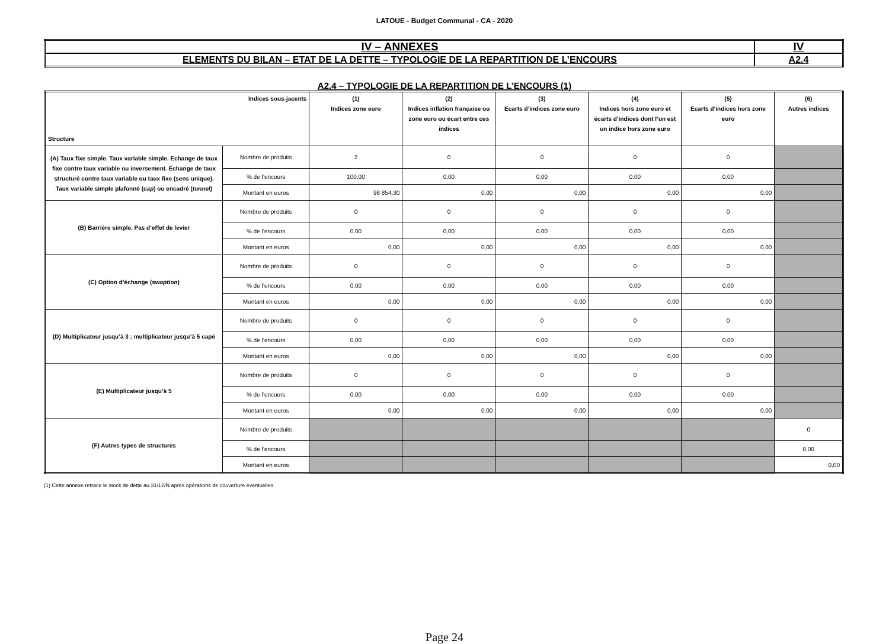LATOUE - Budget Communal - CA - 2020
| IV – ANNEXES | IV |
| ELEMENTS DU BILAN – ETAT DE LA DETTE – TYPOLOGIE DE LA REPARTITION DE L’ENCOURS | A2.4 |
A2.4 – TYPOLOGIE DE LA REPARTITION DE L’ENCOURS (1)
| Indices sous-jacents Structure | | (1) Indices zone euro | (2) Indices inflation française ou zone euro ou écart entre ces indices | (3) Ecarts d’indices zone euro | (4) Indices hors zone euro et écarts d’indices dont l’un est un indice hors zone euro | (5) Ecarts d’indices hors zone euro | (6) Autres indices |
| --- | --- | --- | --- | --- | --- | --- | --- |
| (A) Taux fixe simple. Taux variable simple. Echange de taux fixe contre taux variable ou inversement. Echange de taux structuré contre taux variable ou taux fixe (sens unique). Taux variable simple plafonné ( cap ) ou encadré ( tunnel ) | Nombre de produits | 2 | 0 | 0 | 0 | 0 | |
| | % de l’encours | 100,00 | 0,00 | 0,00 | 0,00 | 0,00 | |
| | Montant en euros | 98 854,30 | 0,00 | 0,00 | 0,00 | 0,00 | |
| (B) Barrière simple. Pas d’effet de levier | Nombre de produits | 0 | 0 | 0 | 0 | 0 | |
| | % de l’encours | 0,00 | 0,00 | 0,00 | 0,00 | 0,00 | |
| | Montant en euros | 0,00 | 0,00 | 0,00 | 0,00 | 0,00 | |
| (C) Option d’échange ( swaption ) | Nombre de produits | 0 | 0 | 0 | 0 | 0 | |
| | % de l’encours | 0,00 | 0,00 | 0,00 | 0,00 | 0,00 | |
| | Montant en euros | 0,00 | 0,00 | 0,00 | 0,00 | 0,00 | |
| (D) Multiplicateur jusqu’à 3 ; multiplicateur jusqu’à 5 capé | Nombre de produits | 0 | 0 | 0 | 0 | 0 | |
| | % de l’encours | 0,00 | 0,00 | 0,00 | 0,00 | 0,00 | |
| | Montant en euros | 0,00 | 0,00 | 0,00 | 0,00 | 0,00 | |
| (E) Multiplicateur jusqu’à 5 | Nombre de produits | 0 | 0 | 0 | 0 | 0 | |
| | % de l’encours | 0,00 | 0,00 | 0,00 | 0,00 | 0,00 | |
| | Montant en euros | 0,00 | 0,00 | 0,00 | 0,00 | 0,00 | |
| (F) Autres types de structures | Nombre de produits | | | | | | 0 |
| | % de l’encours | | | | | | 0,00 |
| | Montant en euros | | | | | | 0,00 |
(1) Cette annexe retrace le stock de dette au 31/12/N après opérations de couverture éventuelles.
Page 24